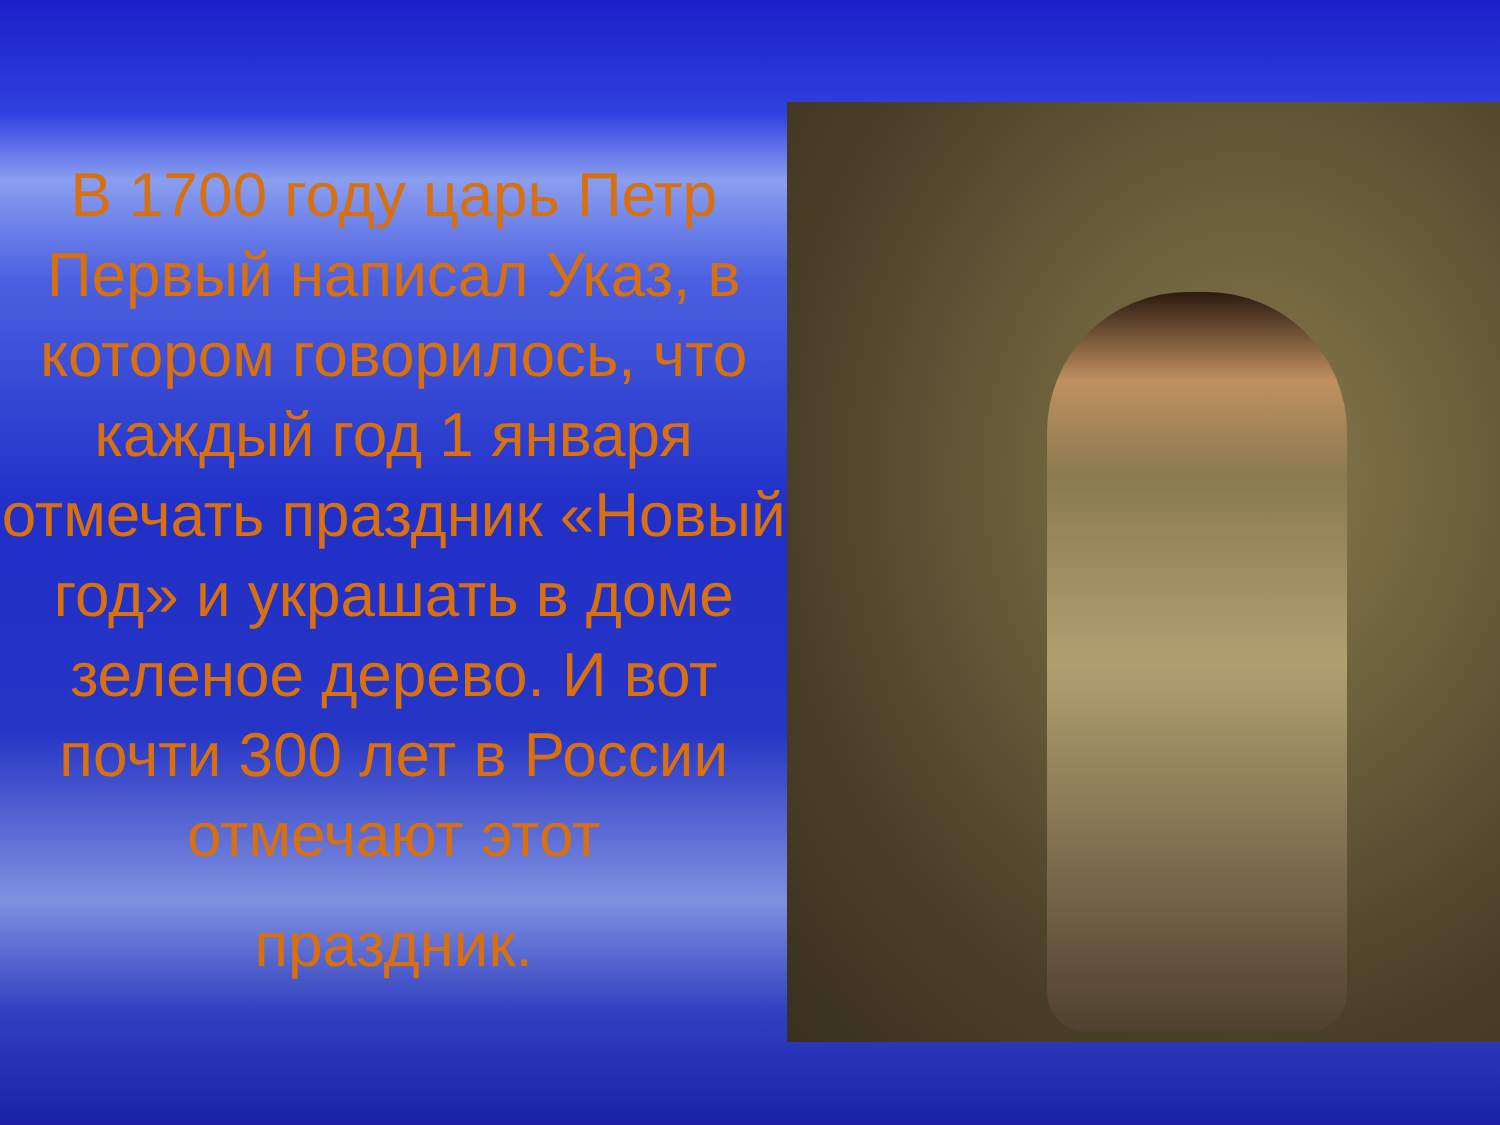В 1700 году царь Петр Первый написал Указ, в котором говорилось, что каждый год 1 января отмечать праздник «Новый год» и украшать в доме зеленое дерево. И вот почти 300 лет в России отмечают этот
праздник.